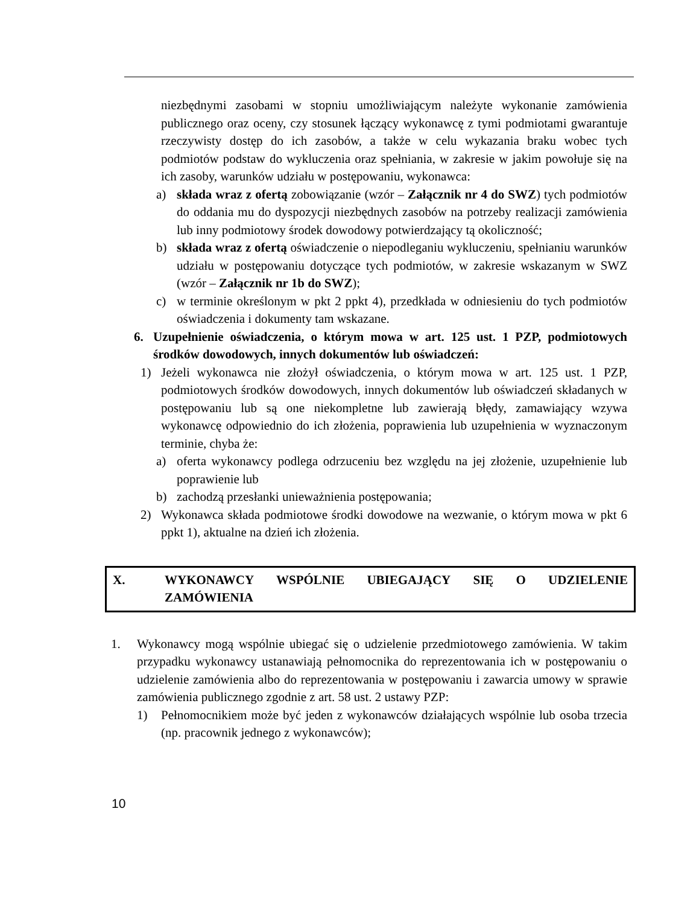niezbędnymi zasobami w stopniu umożliwiającym należyte wykonanie zamówienia publicznego oraz oceny, czy stosunek łączący wykonawcę z tymi podmiotami gwarantuje rzeczywisty dostęp do ich zasobów, a także w celu wykazania braku wobec tych podmiotów podstaw do wykluczenia oraz spełniania, w zakresie w jakim powołuje się na ich zasoby, warunków udziału w postępowaniu, wykonawca:
a) składa wraz z ofertą zobowiązanie (wzór – Załącznik nr 4 do SWZ) tych podmiotów do oddania mu do dyspozycji niezbędnych zasobów na potrzeby realizacji zamówienia lub inny podmiotowy środek dowodowy potwierdzający tą okoliczność;
b) składa wraz z ofertą oświadczenie o niepodleganiu wykluczeniu, spełnianiu warunków udziału w postępowaniu dotyczące tych podmiotów, w zakresie wskazanym w SWZ (wzór – Załącznik nr 1b do SWZ);
c) w terminie określonym w pkt 2 ppkt 4), przedkłada w odniesieniu do tych podmiotów oświadczenia i dokumenty tam wskazane.
6. Uzupełnienie oświadczenia, o którym mowa w art. 125 ust. 1 PZP, podmiotowych środków dowodowych, innych dokumentów lub oświadczeń:
1) Jeżeli wykonawca nie złożył oświadczenia, o którym mowa w art. 125 ust. 1 PZP, podmiotowych środków dowodowych, innych dokumentów lub oświadczeń składanych w postępowaniu lub są one niekompletne lub zawierają błędy, zamawiający wzywa wykonawcę odpowiednio do ich złożenia, poprawienia lub uzupełnienia w wyznaczonym terminie, chyba że:
a) oferta wykonawcy podlega odrzuceniu bez względu na jej złożenie, uzupełnienie lub poprawienie lub
b) zachodzą przesłanki unieważnienia postępowania;
2) Wykonawca składa podmiotowe środki dowodowe na wezwanie, o którym mowa w pkt 6 ppkt 1), aktualne na dzień ich złożenia.
X. WYKONAWCY WSPÓLNIE UBIEGAJĄCY SIĘ O UDZIELENIE ZAMÓWIENIA
1. Wykonawcy mogą wspólnie ubiegać się o udzielenie przedmiotowego zamówienia. W takim przypadku wykonawcy ustanawiają pełnomocnika do reprezentowania ich w postępowaniu o udzielenie zamówienia albo do reprezentowania w postępowaniu i zawarcia umowy w sprawie zamówienia publicznego zgodnie z art. 58 ust. 2 ustawy PZP:
1) Pełnomocnikiem może być jeden z wykonawców działających wspólnie lub osoba trzecia (np. pracownik jednego z wykonawców);
10